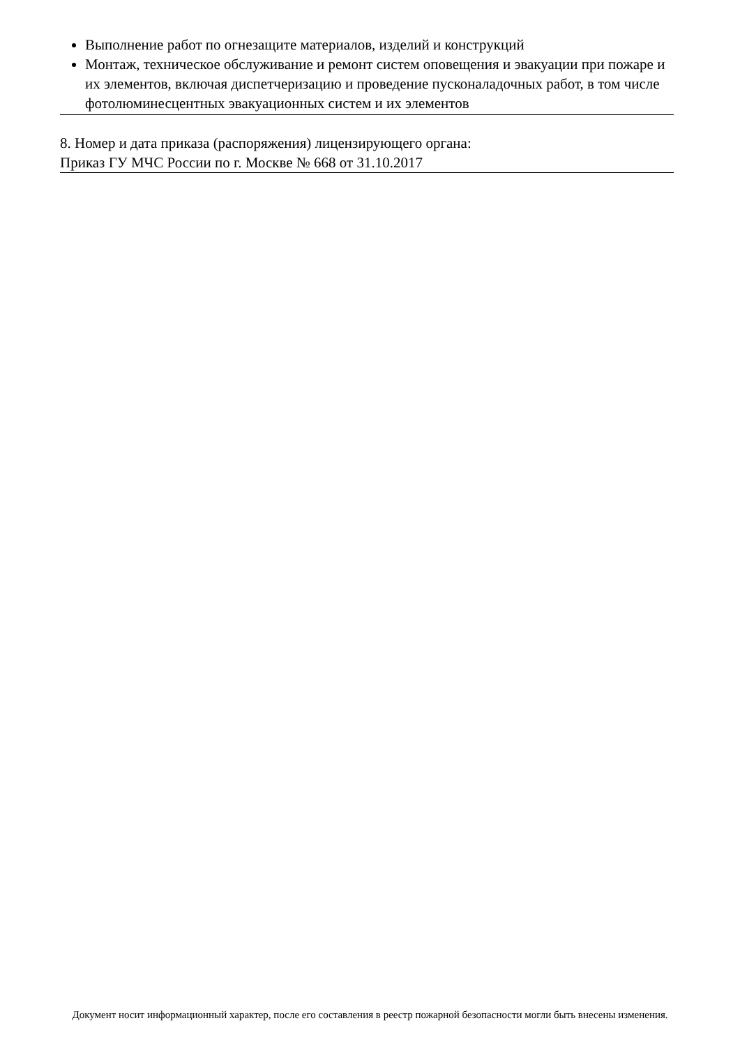Выполнение работ по огнезащите материалов, изделий и конструкций
Монтаж, техническое обслуживание и ремонт систем оповещения и эвакуации при пожаре и их элементов, включая диспетчеризацию и проведение пусконаладочных работ, в том числе фотолюминесцентных эвакуационных систем и их элементов
8. Номер и дата приказа (распоряжения) лицензирующего органа:
Приказ ГУ МЧС России по г. Москве № 668 от 31.10.2017
Документ носит информационный характер, после его составления в реестр пожарной безопасности могли быть внесены изменения.